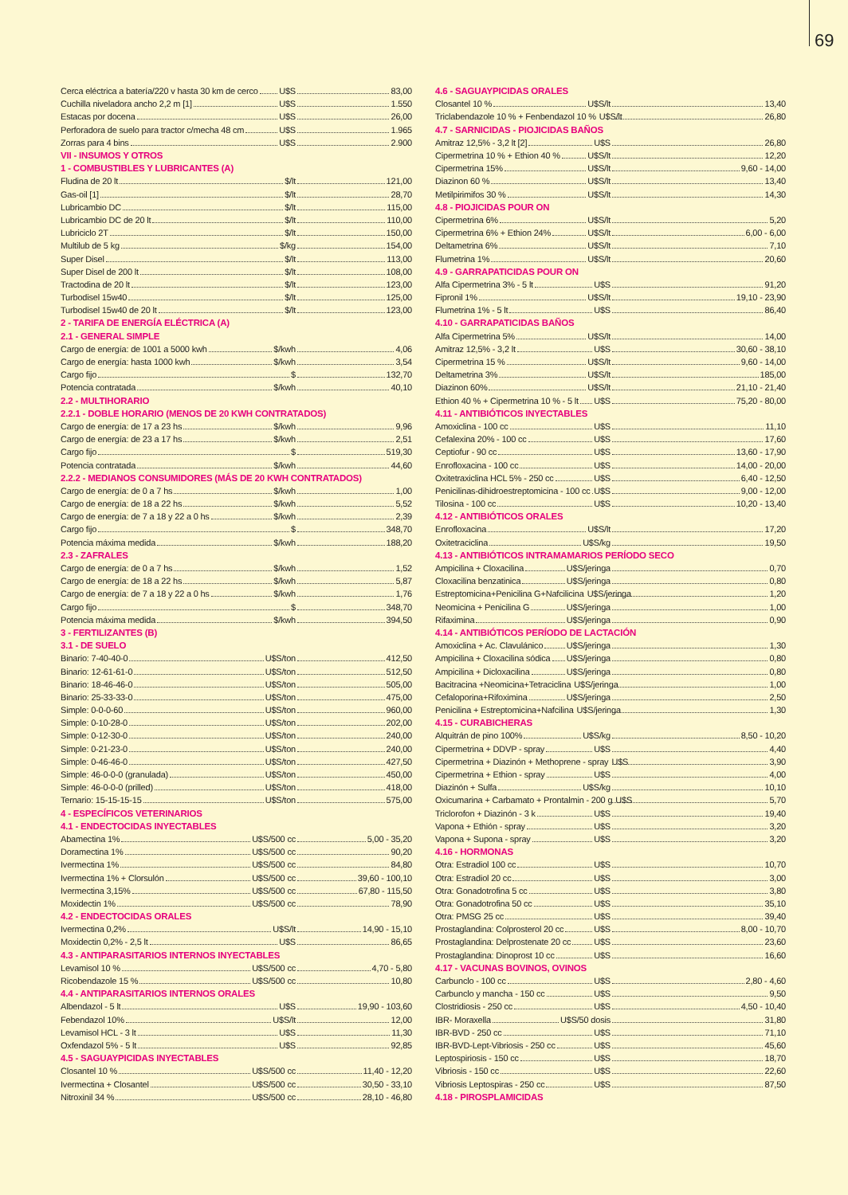69
| Cerca eléctrica a batería/220 v hasta 30 km de cerco U$S | 83,00 |
| Cuchilla niveladora ancho 2,2 m [1] U$S | 1.550 |
| Estacas por docena U$S | 26,00 |
| Perforadora de suelo para tractor c/mecha 48 cm U$S | 1.965 |
| Zorras para 4 bins U$S | 2.900 |
| VII - INSUMOS Y OTROS | |
| 1 - COMBUSTIBLES Y LUBRICANTES (A) | |
| Fludina de 20 lt $/lt | 121,00 |
| Gas-oil [1] $/lt | 28,70 |
| Lubricambio DC $/lt | 115,00 |
| Lubricambio DC de 20 lt $/lt | 110,00 |
| Lubriciclo 2T $/lt | 150,00 |
| Multilub de 5 kg $/kg | 154,00 |
| Super Disel $/lt | 113,00 |
| Super Disel de 200 lt $/lt | 108,00 |
| Tractodina de 20 lt $/lt | 123,00 |
| Turbodisel 15w40 $/lt | 125,00 |
| Turbodisel 15w40 de 20 lt $/lt | 123,00 |
| 2 - TARIFA DE ENERGÍA ELÉCTRICA (A) | |
| 2.1 - GENERAL SIMPLE | |
| Cargo de energía: de 1001 a 5000 kwh $/kwh | 4,06 |
| Cargo de energía: hasta 1000 kwh $/kwh | 3,54 |
| Cargo fijo $ | 132,70 |
| Potencia contratada $/kwh | 40,10 |
| 2.2 - MULTIHORARIO | |
| 2.2.1 - DOBLE HORARIO (MENOS DE 20 KWH CONTRATADOS) | |
| Cargo de energía: de 17 a 23 hs $/kwh | 9,96 |
| Cargo de energía: de 23 a 17 hs $/kwh | 2,51 |
| Cargo fijo $ | 519,30 |
| Potencia contratada $/kwh | 44,60 |
| 2.2.2 - MEDIANOS CONSUMIDORES (MÁS DE 20 KWH CONTRATADOS) | |
| Cargo de energía: de 0 a 7 hs $/kwh | 1,00 |
| Cargo de energía: de 18 a 22 hs $/kwh | 5,52 |
| Cargo de energía: de 7 a 18 y 22 a 0 hs $/kwh | 2,39 |
| Cargo fijo $ | 348,70 |
| Potencia máxima medida $/kwh | 188,20 |
| 2.3 - ZAFRALES | |
| Cargo de energía: de 0 a 7 hs $/kwh | 1,52 |
| Cargo de energía: de 18 a 22 hs $/kwh | 5,87 |
| Cargo de energía: de 7 a 18 y 22 a 0 hs $/kwh | 1,76 |
| Cargo fijo $ | 348,70 |
| Potencia máxima medida $/kwh | 394,50 |
| 3 - FERTILIZANTES (B) | |
| 3.1 - DE SUELO | |
| Binario: 7-40-40-0 U$S/ton | 412,50 |
| Binario: 12-61-61-0 U$S/ton | 512,50 |
| Binario: 18-46-46-0 U$S/ton | 505,00 |
| Binario: 25-33-33-0 U$S/ton | 475,00 |
| Simple: 0-0-0-60 U$S/ton | 960,00 |
| Simple: 0-10-28-0 U$S/ton | 202,00 |
| Simple: 0-12-30-0 U$S/ton | 240,00 |
| Simple: 0-21-23-0 U$S/ton | 240,00 |
| Simple: 0-46-46-0 U$S/ton | 427,50 |
| Simple: 46-0-0-0 (granulada) U$S/ton | 450,00 |
| Simple: 46-0-0-0 (prilled) U$S/ton | 418,00 |
| Ternario: 15-15-15-15 U$S/ton | 575,00 |
| 4 - ESPECÍFICOS VETERINARIOS | |
| 4.1 - ENDECTOCIDAS INYECTABLES | |
| Abamectina 1% U$S/500 cc | 5,00 - 35,20 |
| Doramectina 1% U$S/500 cc | 90,20 |
| Ivermectina 1% U$S/500 cc | 84,80 |
| Ivermectina 1% + Clorsulón U$S/500 cc | 39,60 - 100,10 |
| Ivermectina 3,15% U$S/500 cc | 67,80 - 115,50 |
| Moxidectin 1% U$S/500 cc | 78,90 |
| 4.2 - ENDECTOCIDAS ORALES | |
| Ivermectina 0,2% U$S/lt | 14,90 - 15,10 |
| Moxidectin 0,2% - 2,5 lt U$S | 86,65 |
| 4.3 - ANTIPARASITARIOS INTERNOS INYECTABLES | |
| Levamisol 10 % U$S/500 cc | 4,70 - 5,80 |
| Ricobendazole 15 % U$S/500 cc | 10,80 |
| 4.4 - ANTIPARASITARIOS INTERNOS ORALES | |
| Albendazol - 5 lt U$S | 19,90 - 103,60 |
| Febendazol 10% U$S/lt | 12,00 |
| Levamisol HCL - 3 lt U$S | 11,30 |
| Oxfendazol 5% - 5 lt U$S | 92,85 |
| 4.5 - SAGUAYPICIDAS INYECTABLES | |
| Closantel 10 % U$S/500 cc | 11,40 - 12,20 |
| Ivermectina + Closantel U$S/500 cc | 30,50 - 33,10 |
| Nitroxinil 34 % U$S/500 cc | 28,10 - 46,80 |
| 4.6 - SAGUAYPICIDAS ORALES | |
| --- | --- |
| Closantel 10 % U$S/lt | 13,40 |
| Triclabendazole 10 % + Fenbendazol 10 % U$S/lt | 26,80 |
| 4.7 - SARNICIDAS - PIOJICIDAS BAÑOS | |
| Amitraz 12,5% - 3,2 lt [2] U$S | 26,80 |
| Cipermetrina 10 % + Ethion 40 % U$S/lt | 12,20 |
| Cipermetrina 15% U$S/lt | 9,60 - 14,00 |
| Diazinon 60 % U$S/lt | 13,40 |
| Metilpirimifos 30 % U$S/lt | 14,30 |
| 4.8 - PIOJICIDAS POUR ON | |
| Cipermetrina 6% U$S/lt | 5,20 |
| Cipermetrina 6% + Ethion 24% U$S/lt | 6,00 - 6,00 |
| Deltametrina 6% U$S/lt | 7,10 |
| Flumetrina 1% U$S/lt | 20,60 |
| 4.9 - GARRAPATICIDAS POUR ON | |
| Alfa Cipermetrina 3% - 5 lt U$S | 91,20 |
| Fipronil 1% U$S/lt | 19,10 - 23,90 |
| Flumetrina 1% - 5 lt U$S | 86,40 |
| 4.10 - GARRAPATICIDAS BAÑOS | |
| Alfa Cipermetrina 5% U$S/lt | 14,00 |
| Amitraz 12,5% - 3,2 lt U$S | 30,60 - 38,10 |
| Cipermetrina 15 % U$S/lt | 9,60 - 14,00 |
| Deltametrina 3% U$S/lt | 185,00 |
| Diazinon 60% U$S/lt | 21,10 - 21,40 |
| Ethion 40 % + Cipermetrina 10 % - 5 lt U$S | 75,20 - 80,00 |
| 4.11 - ANTIBIÓTICOS INYECTABLES | |
| Amoxiclina - 100 cc U$S | 11,10 |
| Cefalexina 20% - 100 cc U$S | 17,60 |
| Ceptiofur - 90 cc U$S | 13,60 - 17,90 |
| Enrofloxacina - 100 cc U$S | 14,00 - 20,00 |
| Oxitetraxiclina HCL 5% - 250 cc U$S | 6,40 - 12,50 |
| Penicilinas-dihidroestreptomicina - 100 cc U$S | 9,00 - 12,00 |
| Tilosina - 100 cc U$S | 10,20 - 13,40 |
| 4.12 - ANTIBIÓTICOS ORALES | |
| Enrofloxacina U$S/lt | 17,20 |
| Oxitetraciclina U$S/kg | 19,50 |
| 4.13 - ANTIBIÓTICOS INTRAMAMARIOS PERÍODO SECO | |
| Ampicilina + Cloxacilina U$S/jeringa | 0,70 |
| Cloxacilina benzatinica U$S/jeringa | 0,80 |
| Estreptomicina+Penicilina G+Nafcilicina U$S/jeringa | 1,20 |
| Neomicina + Penicilina G U$S/jeringa | 1,00 |
| Rifaximina U$S/jeringa | 0,90 |
| 4.14 - ANTIBIÓTICOS PERÍODO DE LACTACIÓN | |
| Amoxiclina + Ac. Clavulánico U$S/jeringa | 1,30 |
| Ampicilina + Cloxacilina sódica U$S/jeringa | 0,80 |
| Ampicilina + Dicloxacilina U$S/jeringa | 0,80 |
| Bacitracina +Neomicina+Tetraciclina U$S/jeringa | 1,00 |
| Cefaloporina+Rifoximina U$S/jeringa | 2,50 |
| Penicilina + Estreptomicina+Nafcilina U$S/jeringa | 1,30 |
| 4.15 - CURABICHERAS | |
| Alquitrán de pino 100% U$S/kg | 8,50 - 10,20 |
| Cipermetrina + DDVP - spray U$S | 4,40 |
| Cipermetrina + Diazinón + Methoprene - spray U$S | 3,90 |
| Cipermetrina + Ethion - spray U$S | 4,00 |
| Diazinón + Sulfa U$S/kg | 10,10 |
| Oxicumarina + Carbamato + Prontalmin - 200 g U$S | 5,70 |
| Triclorofon + Diazinón - 3 k U$S | 19,40 |
| Vapona + Ethión - spray U$S | 3,20 |
| Vapona + Supona - spray U$S | 3,20 |
| 4.16 - HORMONAS | |
| Otra: Estradiol 100 cc U$S | 10,70 |
| Otra: Estradiol 20 cc U$S | 3,00 |
| Otra: Gonadotrofina 5 cc U$S | 3,80 |
| Otra: Gonadotrofina 50 cc U$S | 35,10 |
| Otra: PMSG 25 cc U$S | 39,40 |
| Prostaglandina: Colprosterol 20 cc U$S | 8,00 - 10,70 |
| Prostaglandina: Delprostenate 20 cc U$S | 23,60 |
| Prostaglandina: Dinoprost 10 cc U$S | 16,60 |
| 4.17 - VACUNAS BOVINOS, OVINOS | |
| Carbunclo - 100 cc U$S | 2,80 - 4,60 |
| Carbunclo y mancha - 150 cc U$S | 9,50 |
| Clostridiosis - 250 cc U$S | 4,50 - 10,40 |
| IBR- Moraxella U$S/50 dosis | 31,80 |
| IBR-BVD - 250 cc U$S | 71,10 |
| IBR-BVD-Lept-Vibriosis - 250 cc U$S | 45,60 |
| Leptospiriosis - 150 cc U$S | 18,70 |
| Vibriosis - 150 cc U$S | 22,60 |
| Vibriosis Leptospiras - 250 cc U$S | 87,50 |
| 4.18 - PIROSPLAMICIDAS | |